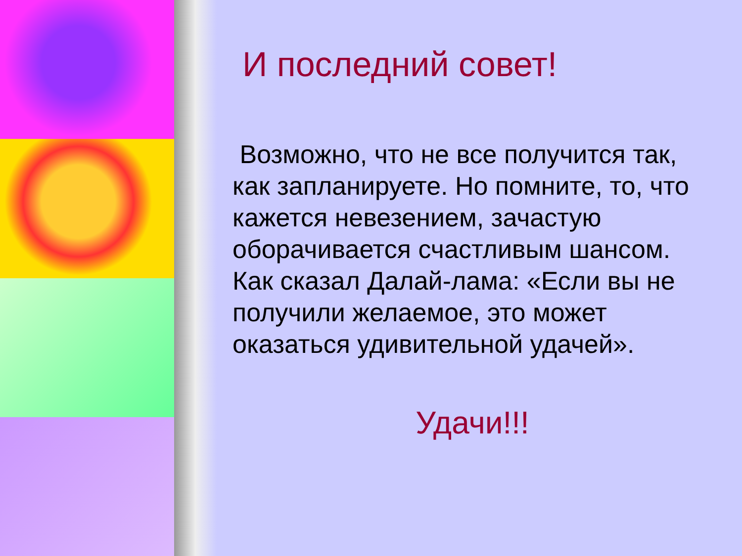И последний совет!
Возможно, что не все получится так, как запланируете. Но помните, то, что кажется невезением, зачастую оборачивается счастливым шансом. Как сказал Далай-лама: «Если вы не получили желаемое, это может оказаться удивительной удачей».
Удачи!!!